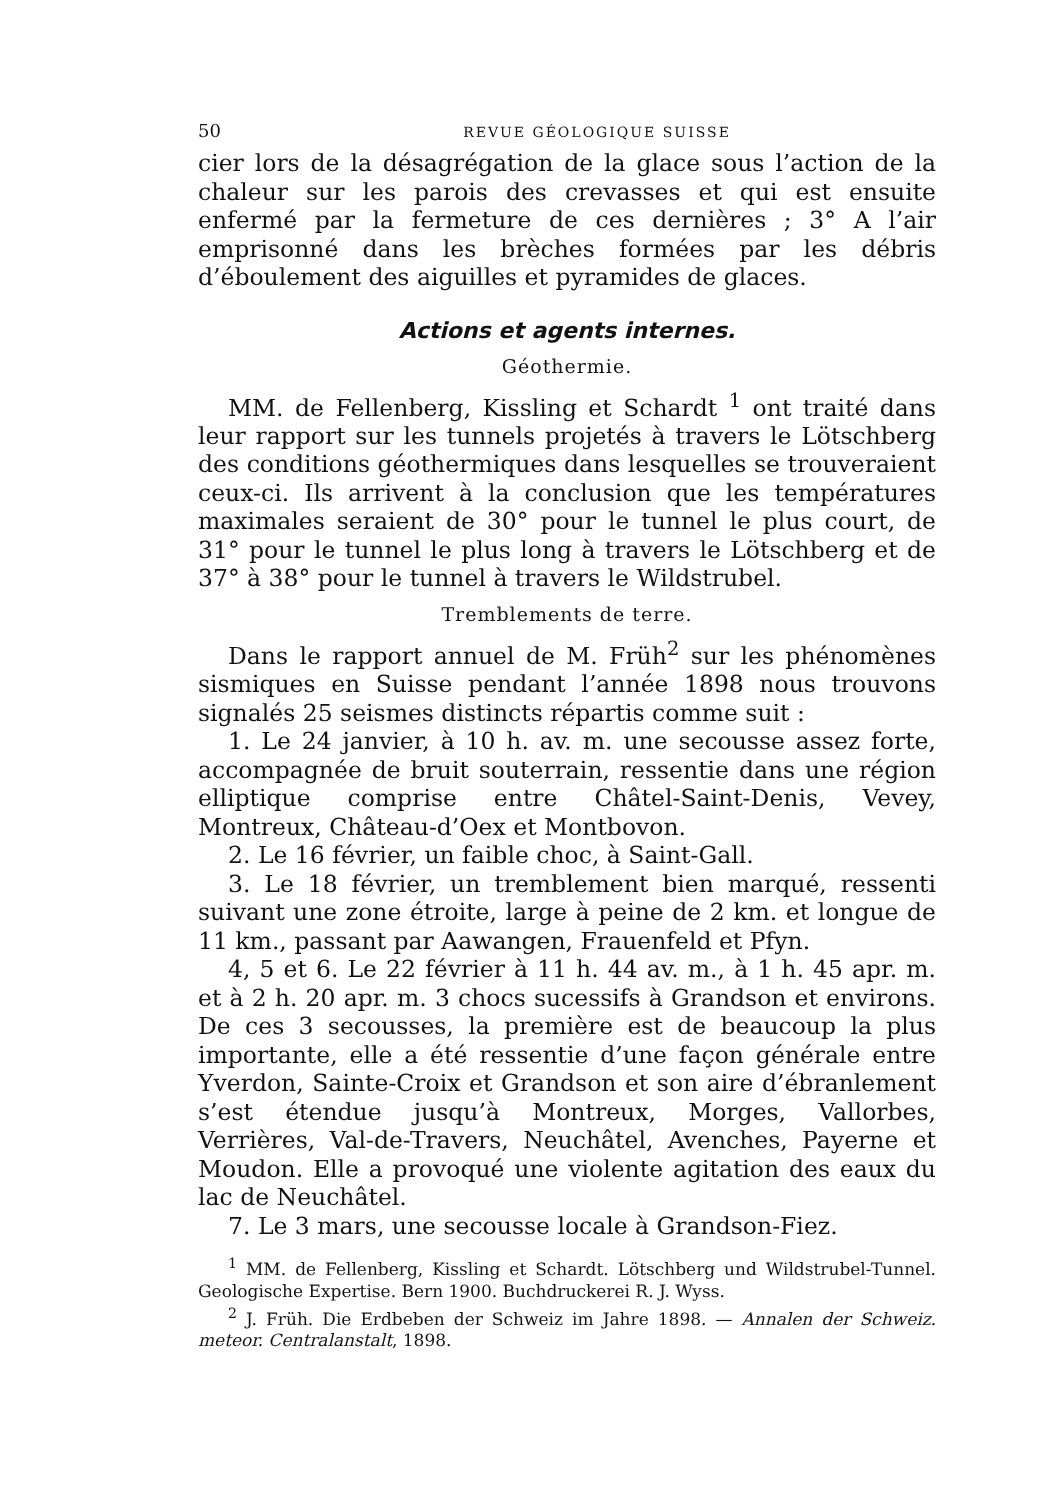50 REVUE GÉOLOGIQUE SUISSE
cier lors de la désagrégation de la glace sous l’action de la chaleur sur les parois des crevasses et qui est ensuite enfermé par la fermeture de ces dernières ; 3° A l’air emprisonné dans les brèches formées par les débris d’éboulement des aiguilles et pyramides de glaces.
Actions et agents internes.
Géothermie.
MM. de Fellenberg, Kissling et Schardt <sup>1</sup> ont traité dans leur rapport sur les tunnels projetés à travers le Lötschberg des conditions géothermiques dans lesquelles se trouveraient ceux-ci. Ils arrivent à la conclusion que les températures maximales seraient de 30° pour le tunnel le plus court, de 31° pour le tunnel le plus long à travers le Lötschberg et de 37° à 38° pour le tunnel à travers le Wildstrubel.
Tremblements de terre.
Dans le rapport annuel de M. Früh<sup>2</sup> sur les phénomènes sismiques en Suisse pendant l’année 1898 nous trouvons signalés 25 seismes distincts répartis comme suit :
1. Le 24 janvier, à 10 h. av. m. une secousse assez forte, accompagnée de bruit souterrain, ressentie dans une région elliptique comprise entre Châtel-Saint-Denis, Vevey, Montreux, Château-d’Oex et Montbovon.
2. Le 16 février, un faible choc, à Saint-Gall.
3. Le 18 février, un tremblement bien marqué, ressenti suivant une zone étroite, large à peine de 2 km. et longue de 11 km., passant par Aawangen, Frauenfeld et Pfyn.
4, 5 et 6. Le 22 février à 11 h. 44 av. m., à 1 h. 45 apr. m. et à 2 h. 20 apr. m. 3 chocs sucessifs à Grandson et environs. De ces 3 secousses, la première est de beaucoup la plus importante, elle a été ressentie d’une façon générale entre Yverdon, Sainte-Croix et Grandson et son aire d’ébranlement s’est étendue jusqu’à Montreux, Morges, Vallorbes, Verrières, Val-de-Travers, Neuchâtel, Avenches, Payerne et Moudon. Elle a provoqué une violente agitation des eaux du lac de Neuchâtel.
7. Le 3 mars, une secousse locale à Grandson-Fiez.
<sup>1</sup> MM. de Fellenberg, Kissling et Schardt. Lötschberg und Wildstrubel-Tunnel. Geologische Expertise. Bern 1900. Buchdruckerei R. J. Wyss.
<sup>2</sup> J. Früh. Die Erdbeben der Schweiz im Jahre 1898. — Annalen der Schweiz. meteor. Centralanstalt, 1898.